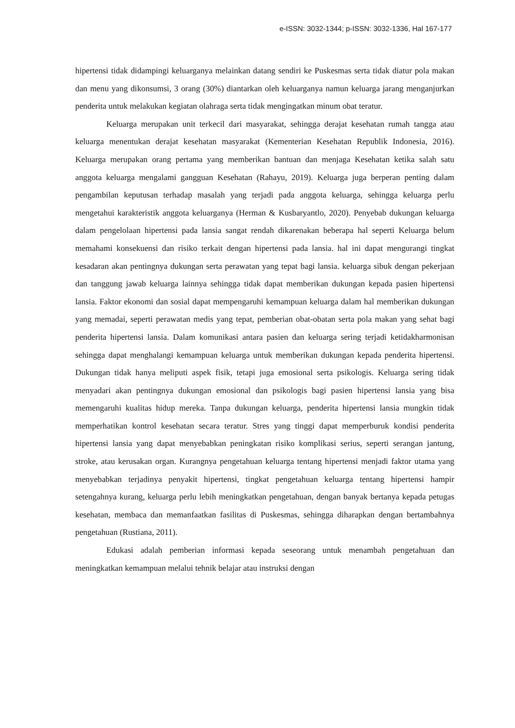e-ISSN: 3032-1344; p-ISSN: 3032-1336, Hal 167-177
hipertensi tidak didampingi keluarganya melainkan datang sendiri ke Puskesmas serta tidak diatur pola makan dan menu yang dikonsumsi, 3 orang (30%) diantarkan oleh keluarganya namun keluarga jarang menganjurkan penderita untuk melakukan kegiatan olahraga serta tidak mengingatkan minum obat teratur.
Keluarga merupakan unit terkecil dari masyarakat, sehingga derajat kesehatan rumah tangga atau keluarga menentukan derajat kesehatan masyarakat (Kementerian Kesehatan Republik Indonesia, 2016). Keluarga merupakan orang pertama yang memberikan bantuan dan menjaga Kesehatan ketika salah satu anggota keluarga mengalami gangguan Kesehatan (Rahayu, 2019). Keluarga juga berperan penting dalam pengambilan keputusan terhadap masalah yang terjadi pada anggota keluarga, sehingga keluarga perlu mengetahui karakteristik anggota keluarganya (Herman & Kusbaryantlo, 2020). Penyebab dukungan keluarga dalam pengelolaan hipertensi pada lansia sangat rendah dikarenakan beberapa hal seperti Keluarga belum memahami konsekuensi dan risiko terkait dengan hipertensi pada lansia. hal ini dapat mengurangi tingkat kesadaran akan pentingnya dukungan serta perawatan yang tepat bagi lansia. keluarga sibuk dengan pekerjaan dan tanggung jawab keluarga lainnya sehingga tidak dapat memberikan dukungan kepada pasien hipertensi lansia. Faktor ekonomi dan sosial dapat mempengaruhi kemampuan keluarga dalam hal memberikan dukungan yang memadai, seperti perawatan medis yang tepat, pemberian obat-obatan serta pola makan yang sehat bagi penderita hipertensi lansia. Dalam komunikasi antara pasien dan keluarga sering terjadi ketidakharmonisan sehingga dapat menghalangi kemampuan keluarga untuk memberikan dukungan kepada penderita hipertensi. Dukungan tidak hanya meliputi aspek fisik, tetapi juga emosional serta psikologis. Keluarga sering tidak menyadari akan pentingnya dukungan emosional dan psikologis bagi pasien hipertensi lansia yang bisa memengaruhi kualitas hidup mereka. Tanpa dukungan keluarga, penderita hipertensi lansia mungkin tidak memperhatikan kontrol kesehatan secara teratur. Stres yang tinggi dapat memperburuk kondisi penderita hipertensi lansia yang dapat menyebabkan peningkatan risiko komplikasi serius, seperti serangan jantung, stroke, atau kerusakan organ. Kurangnya pengetahuan keluarga tentang hipertensi menjadi faktor utama yang menyebabkan terjadinya penyakit hipertensi, tingkat pengetahuan keluarga tentang hipertensi hampir setengahnya kurang, keluarga perlu lebih meningkatkan pengetahuan, dengan banyak bertanya kepada petugas kesehatan, membaca dan memanfaatkan fasilitas di Puskesmas, sehingga diharapkan dengan bertambahnya pengetahuan (Rustiana, 2011).
Edukasi adalah pemberian informasi kepada seseorang untuk menambah pengetahuan dan meningkatkan kemampuan melalui tehnik belajar atau instruksi dengan